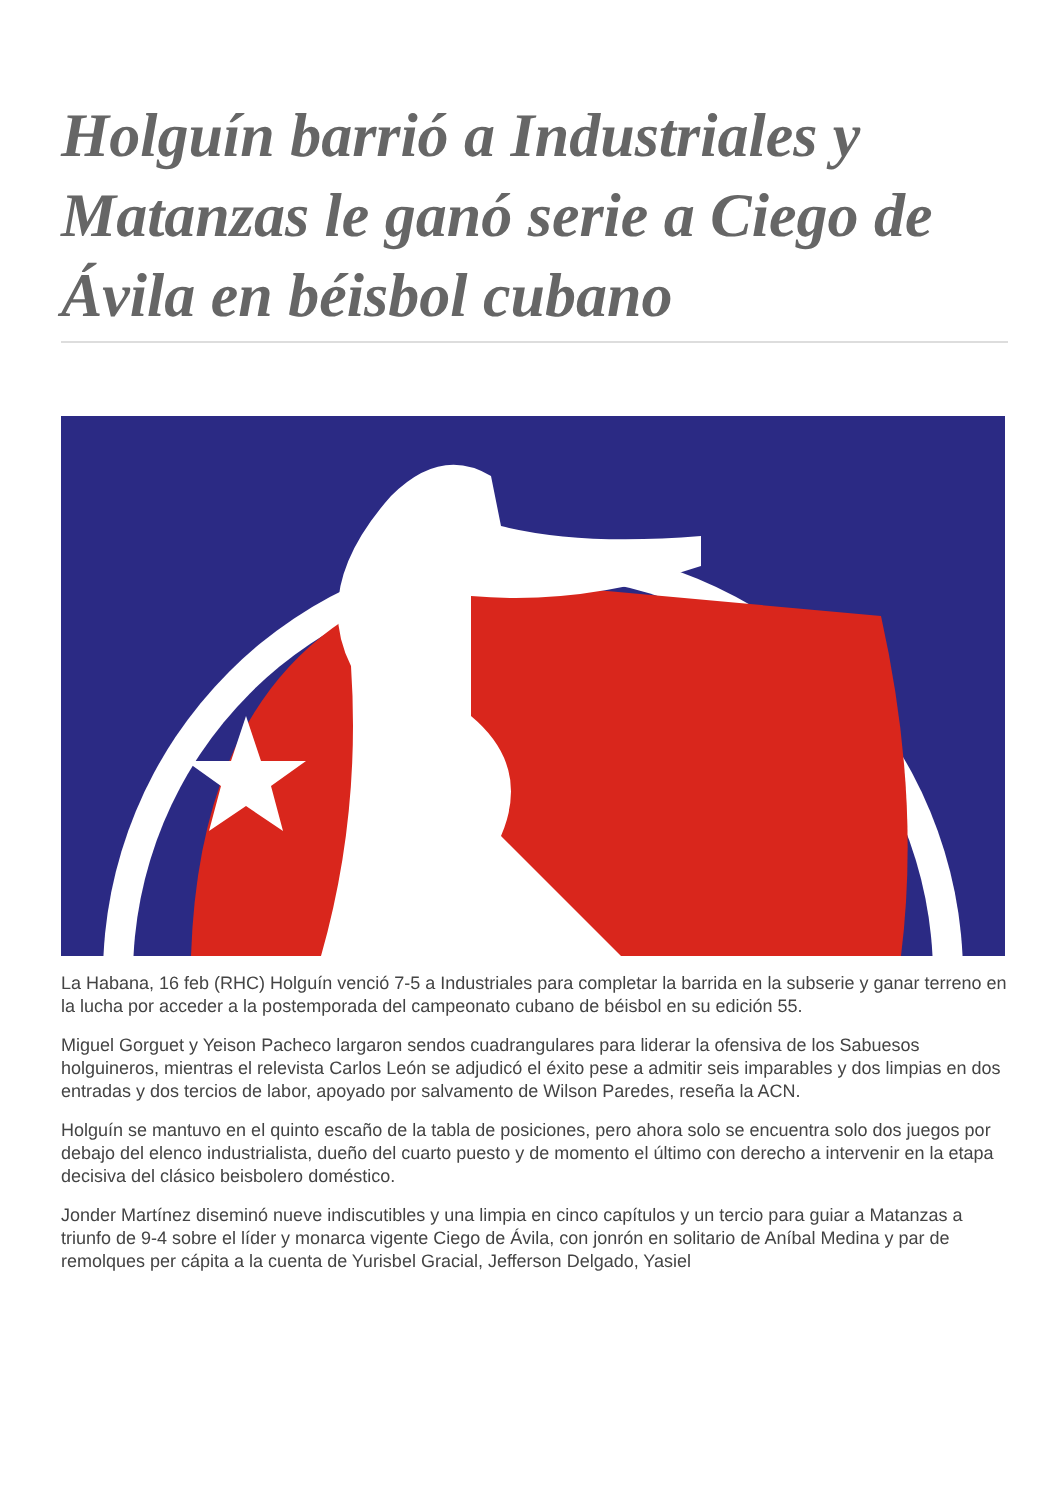Holguín barrió a Industriales y Matanzas le ganó serie a Ciego de Ávila en béisbol cubano
La Habana, 16 feb (RHC) Holguín venció 7-5 a Industriales para completar la barrida en la subserie y ganar terreno en la lucha por acceder a la postemporada del campeonato cubano de béisbol en su edición 55.
Miguel Gorguet y Yeison Pacheco largaron sendos cuadrangulares para liderar la ofensiva de los Sabuesos holguineros, mientras el relevista Carlos León se adjudicó el éxito pese a admitir seis imparables y dos limpias en dos entradas y dos tercios de labor, apoyado por salvamento de Wilson Paredes, reseña la ACN.
Holguín se mantuvo en el quinto escaño de la tabla de posiciones, pero ahora solo se encuentra solo dos juegos por debajo del elenco industrialista, dueño del cuarto puesto y de momento el último con derecho a intervenir en la etapa decisiva del clásico beisbolero doméstico.
Jonder Martínez diseminó nueve indiscutibles y una limpia en cinco capítulos y un tercio para guiar a Matanzas a triunfo de 9-4 sobre el líder y monarca vigente Ciego de Ávila, con jonrón en solitario de Aníbal Medina y par de remolques per cápita a la cuenta de Yurisbel Gracial, Jefferson Delgado, Yasiel